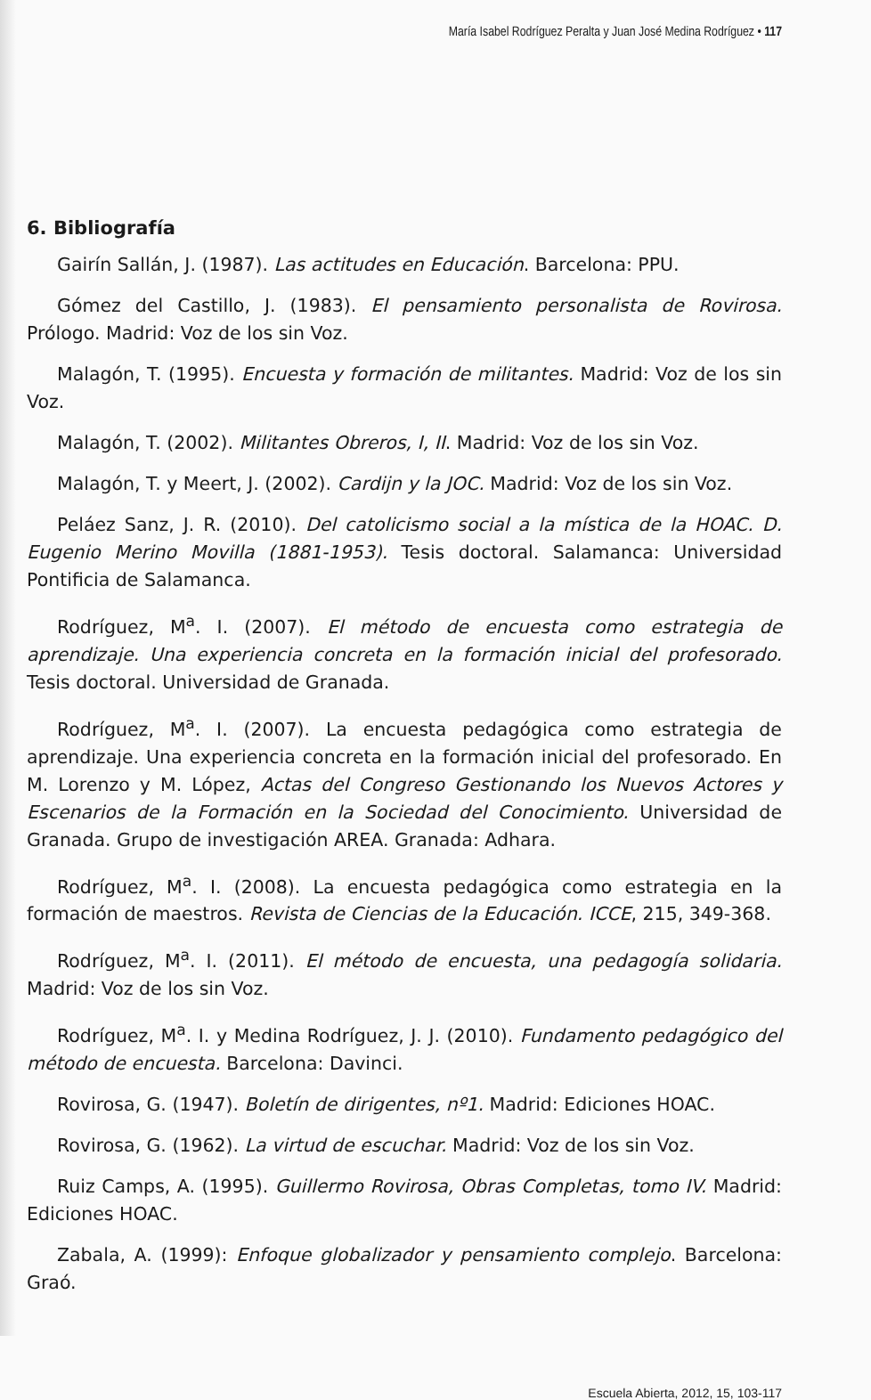María Isabel Rodríguez Peralta y Juan José Medina Rodríguez • 117
6. Bibliografía
Gairín Sallán, J. (1987). Las actitudes en Educación. Barcelona: PPU.
Gómez del Castillo, J. (1983). El pensamiento personalista de Rovirosa. Prólogo. Madrid: Voz de los sin Voz.
Malagón, T. (1995). Encuesta y formación de militantes. Madrid: Voz de los sin Voz.
Malagón, T. (2002). Militantes Obreros, I, II. Madrid: Voz de los sin Voz.
Malagón, T. y Meert, J. (2002). Cardijn y la JOC. Madrid: Voz de los sin Voz.
Peláez Sanz, J. R. (2010). Del catolicismo social a la mística de la HOAC. D. Eugenio Merino Movilla (1881-1953). Tesis doctoral. Salamanca: Universidad Pontificia de Salamanca.
Rodríguez, M<sup>a</sup>. I. (2007). El método de encuesta como estrategia de aprendizaje. Una experiencia concreta en la formación inicial del profesorado. Tesis doctoral. Universidad de Granada.
Rodríguez, M<sup>a</sup>. I. (2007). La encuesta pedagógica como estrategia de aprendizaje. Una experiencia concreta en la formación inicial del profesorado. En M. Lorenzo y M. López, Actas del Congreso Gestionando los Nuevos Actores y Escenarios de la Formación en la Sociedad del Conocimiento. Universidad de Granada. Grupo de investigación AREA. Granada: Adhara.
Rodríguez, M<sup>a</sup>. I. (2008). La encuesta pedagógica como estrategia en la formación de maestros. Revista de Ciencias de la Educación. ICCE, 215, 349-368.
Rodríguez, M<sup>a</sup>. I. (2011). El método de encuesta, una pedagogía solidaria. Madrid: Voz de los sin Voz.
Rodríguez, M<sup>a</sup>. I. y Medina Rodríguez, J. J. (2010). Fundamento pedagógico del método de encuesta. Barcelona: Davinci.
Rovirosa, G. (1947). Boletín de dirigentes, nº1. Madrid: Ediciones HOAC.
Rovirosa, G. (1962). La virtud de escuchar. Madrid: Voz de los sin Voz.
Ruiz Camps, A. (1995). Guillermo Rovirosa, Obras Completas, tomo IV. Madrid: Ediciones HOAC.
Zabala, A. (1999): Enfoque globalizador y pensamiento complejo. Barcelona: Graó.
Escuela Abierta, 2012, 15, 103-117